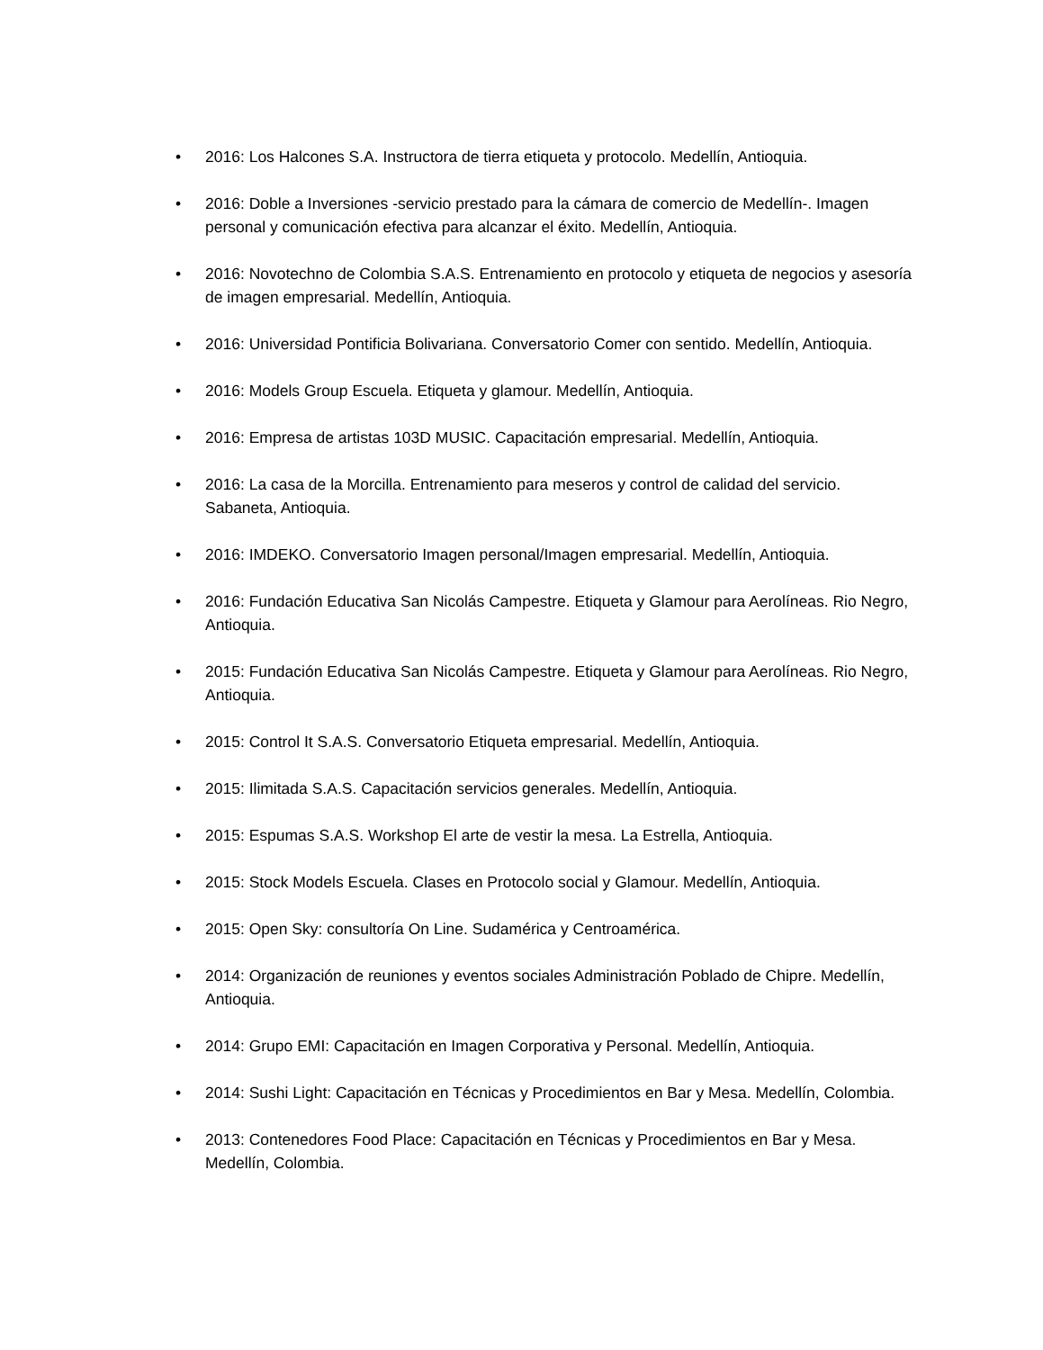• 2016: Los Halcones S.A. Instructora de tierra etiqueta y protocolo. Medellín, Antioquia.
• 2016: Doble a Inversiones -servicio prestado para la cámara de comercio de Medellín-. Imagen personal y comunicación efectiva para alcanzar el éxito. Medellín, Antioquia.
• 2016: Novotechno de Colombia S.A.S. Entrenamiento en protocolo y etiqueta de negocios y asesoría de imagen empresarial. Medellín, Antioquia.
• 2016: Universidad Pontificia Bolivariana. Conversatorio Comer con sentido. Medellín, Antioquia.
• 2016: Models Group Escuela. Etiqueta y glamour. Medellín, Antioquia.
• 2016: Empresa de artistas 103D MUSIC. Capacitación empresarial. Medellín, Antioquia.
• 2016: La casa de la Morcilla. Entrenamiento para meseros y control de calidad del servicio. Sabaneta, Antioquia.
• 2016: IMDEKO. Conversatorio Imagen personal/Imagen empresarial. Medellín, Antioquia.
• 2016: Fundación Educativa San Nicolás Campestre. Etiqueta y Glamour para Aerolíneas. Rio Negro, Antioquia.
• 2015: Fundación Educativa San Nicolás Campestre. Etiqueta y Glamour para Aerolíneas. Rio Negro, Antioquia.
• 2015: Control It S.A.S. Conversatorio Etiqueta empresarial. Medellín, Antioquia.
• 2015: Ilimitada S.A.S. Capacitación servicios generales. Medellín, Antioquia.
• 2015: Espumas S.A.S. Workshop El arte de vestir la mesa. La Estrella, Antioquia.
• 2015: Stock Models Escuela. Clases en Protocolo social y Glamour. Medellín, Antioquia.
• 2015: Open Sky: consultoría On Line. Sudamérica y Centroamérica.
• 2014: Organización de reuniones y eventos sociales Administración Poblado de Chipre. Medellín, Antioquia.
• 2014: Grupo EMI: Capacitación en Imagen Corporativa y Personal. Medellín, Antioquia.
• 2014: Sushi Light: Capacitación en Técnicas y Procedimientos en Bar y Mesa. Medellín, Colombia.
• 2013: Contenedores Food Place: Capacitación en Técnicas y Procedimientos en Bar y Mesa. Medellín, Colombia.